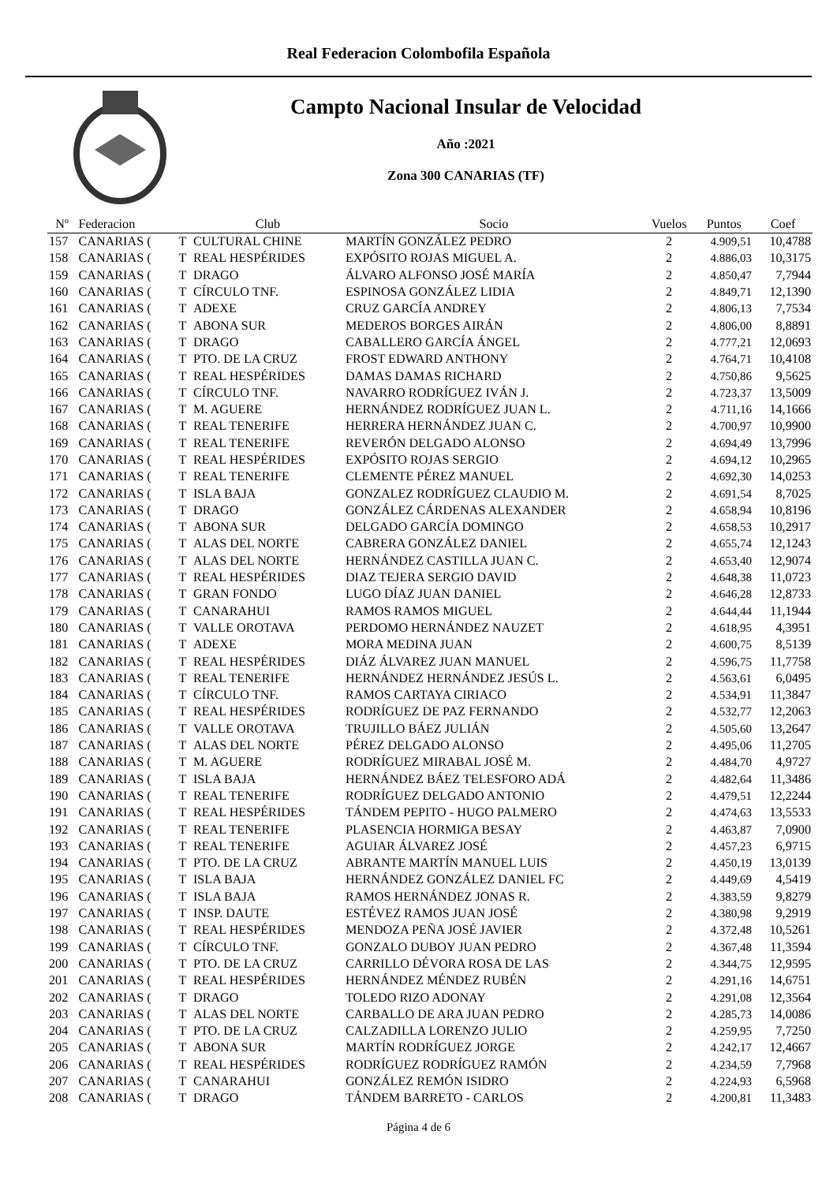Real Federacion Colombofila Española
Campto Nacional Insular de Velocidad
Año :2021
Zona 300 CANARIAS (TF)
| Nº | Federacion | | Club | Socio | Vuelos | Puntos | Coef |
| --- | --- | --- | --- | --- | --- | --- | --- |
| 157 | CANARIAS ( | T | CULTURAL CHINE | MARTÍN GONZÁLEZ PEDRO | 2 | 4.909,51 | 10,4788 |
| 158 | CANARIAS ( | T | REAL HESPÉRIDES | EXPÓSITO ROJAS MIGUEL A. | 2 | 4.886,03 | 10,3175 |
| 159 | CANARIAS ( | T | DRAGO | ÁLVARO ALFONSO JOSÉ MARÍA | 2 | 4.850,47 | 7,7944 |
| 160 | CANARIAS ( | T | CÍRCULO TNF. | ESPINOSA GONZÁLEZ LIDIA | 2 | 4.849,71 | 12,1390 |
| 161 | CANARIAS ( | T | ADEXE | CRUZ GARCÍA ANDREY | 2 | 4.806,13 | 7,7534 |
| 162 | CANARIAS ( | T | ABONA SUR | MEDEROS BORGES AIRÁN | 2 | 4.806,00 | 8,8891 |
| 163 | CANARIAS ( | T | DRAGO | CABALLERO GARCÍA ÁNGEL | 2 | 4.777,21 | 12,0693 |
| 164 | CANARIAS ( | T | PTO. DE LA CRUZ | FROST EDWARD ANTHONY | 2 | 4.764,71 | 10,4108 |
| 165 | CANARIAS ( | T | REAL HESPÉRIDES | DAMAS DAMAS RICHARD | 2 | 4.750,86 | 9,5625 |
| 166 | CANARIAS ( | T | CÍRCULO TNF. | NAVARRO RODRÍGUEZ IVÁN J. | 2 | 4.723,37 | 13,5009 |
| 167 | CANARIAS ( | T | M. AGUERE | HERNÁNDEZ RODRÍGUEZ JUAN L. | 2 | 4.711,16 | 14,1666 |
| 168 | CANARIAS ( | T | REAL TENERIFE | HERRERA HERNÁNDEZ JUAN C. | 2 | 4.700,97 | 10,9900 |
| 169 | CANARIAS ( | T | REAL TENERIFE | REVERÓN DELGADO ALONSO | 2 | 4.694,49 | 13,7996 |
| 170 | CANARIAS ( | T | REAL HESPÉRIDES | EXPÓSITO ROJAS SERGIO | 2 | 4.694,12 | 10,2965 |
| 171 | CANARIAS ( | T | REAL TENERIFE | CLEMENTE PÉREZ MANUEL | 2 | 4.692,30 | 14,0253 |
| 172 | CANARIAS ( | T | ISLA BAJA | GONZALEZ RODRÍGUEZ CLAUDIO M. | 2 | 4.691,54 | 8,7025 |
| 173 | CANARIAS ( | T | DRAGO | GONZÁLEZ CÁRDENAS ALEXANDER | 2 | 4.658,94 | 10,8196 |
| 174 | CANARIAS ( | T | ABONA SUR | DELGADO GARCÍA DOMINGO | 2 | 4.658,53 | 10,2917 |
| 175 | CANARIAS ( | T | ALAS DEL NORTE | CABRERA GONZÁLEZ DANIEL | 2 | 4.655,74 | 12,1243 |
| 176 | CANARIAS ( | T | ALAS DEL NORTE | HERNÁNDEZ CASTILLA JUAN C. | 2 | 4.653,40 | 12,9074 |
| 177 | CANARIAS ( | T | REAL HESPÉRIDES | DIAZ TEJERA SERGIO DAVID | 2 | 4.648,38 | 11,0723 |
| 178 | CANARIAS ( | T | GRAN FONDO | LUGO DÍAZ JUAN DANIEL | 2 | 4.646,28 | 12,8733 |
| 179 | CANARIAS ( | T | CANARAHUI | RAMOS RAMOS MIGUEL | 2 | 4.644,44 | 11,1944 |
| 180 | CANARIAS ( | T | VALLE OROTAVA | PERDOMO HERNÁNDEZ NAUZET | 2 | 4.618,95 | 4,3951 |
| 181 | CANARIAS ( | T | ADEXE | MORA MEDINA JUAN | 2 | 4.600,75 | 8,5139 |
| 182 | CANARIAS ( | T | REAL HESPÉRIDES | DIÁZ ÁLVAREZ JUAN MANUEL | 2 | 4.596,75 | 11,7758 |
| 183 | CANARIAS ( | T | REAL TENERIFE | HERNÁNDEZ HERNÁNDEZ JESÚS L. | 2 | 4.563,61 | 6,0495 |
| 184 | CANARIAS ( | T | CÍRCULO TNF. | RAMOS CARTAYA CIRIACO | 2 | 4.534,91 | 11,3847 |
| 185 | CANARIAS ( | T | REAL HESPÉRIDES | RODRÍGUEZ DE PAZ FERNANDO | 2 | 4.532,77 | 12,2063 |
| 186 | CANARIAS ( | T | VALLE OROTAVA | TRUJILLO BÁEZ JULIÁN | 2 | 4.505,60 | 13,2647 |
| 187 | CANARIAS ( | T | ALAS DEL NORTE | PÉREZ DELGADO ALONSO | 2 | 4.495,06 | 11,2705 |
| 188 | CANARIAS ( | T | M. AGUERE | RODRÍGUEZ MIRABAL JOSÉ M. | 2 | 4.484,70 | 4,9727 |
| 189 | CANARIAS ( | T | ISLA BAJA | HERNÁNDEZ BÁEZ TELESFORO ADÁ | 2 | 4.482,64 | 11,3486 |
| 190 | CANARIAS ( | T | REAL TENERIFE | RODRÍGUEZ DELGADO ANTONIO | 2 | 4.479,51 | 12,2244 |
| 191 | CANARIAS ( | T | REAL HESPÉRIDES | TÁNDEM PEPITO - HUGO PALMERO | 2 | 4.474,63 | 13,5533 |
| 192 | CANARIAS ( | T | REAL TENERIFE | PLASENCIA HORMIGA BESAY | 2 | 4.463,87 | 7,0900 |
| 193 | CANARIAS ( | T | REAL TENERIFE | AGUIAR ÁLVAREZ JOSÉ | 2 | 4.457,23 | 6,9715 |
| 194 | CANARIAS ( | T | PTO. DE LA CRUZ | ABRANTE MARTÍN MANUEL LUIS | 2 | 4.450,19 | 13,0139 |
| 195 | CANARIAS ( | T | ISLA BAJA | HERNÁNDEZ GONZÁLEZ DANIEL FC | 2 | 4.449,69 | 4,5419 |
| 196 | CANARIAS ( | T | ISLA BAJA | RAMOS HERNÁNDEZ JONAS R. | 2 | 4.383,59 | 9,8279 |
| 197 | CANARIAS ( | T | INSP. DAUTE | ESTÉVEZ RAMOS JUAN JOSÉ | 2 | 4.380,98 | 9,2919 |
| 198 | CANARIAS ( | T | REAL HESPÉRIDES | MENDOZA PEÑA JOSÉ JAVIER | 2 | 4.372,48 | 10,5261 |
| 199 | CANARIAS ( | T | CÍRCULO TNF. | GONZALO DUBOY JUAN PEDRO | 2 | 4.367,48 | 11,3594 |
| 200 | CANARIAS ( | T | PTO. DE LA CRUZ | CARRILLO DÉVORA ROSA DE LAS | 2 | 4.344,75 | 12,9595 |
| 201 | CANARIAS ( | T | REAL HESPÉRIDES | HERNÁNDEZ MÉNDEZ RUBÉN | 2 | 4.291,16 | 14,6751 |
| 202 | CANARIAS ( | T | DRAGO | TOLEDO RIZO ADONAY | 2 | 4.291,08 | 12,3564 |
| 203 | CANARIAS ( | T | ALAS DEL NORTE | CARBALLO DE ARA JUAN PEDRO | 2 | 4.285,73 | 14,0086 |
| 204 | CANARIAS ( | T | PTO. DE LA CRUZ | CALZADILLA LORENZO JULIO | 2 | 4.259,95 | 7,7250 |
| 205 | CANARIAS ( | T | ABONA SUR | MARTÍN RODRÍGUEZ JORGE | 2 | 4.242,17 | 12,4667 |
| 206 | CANARIAS ( | T | REAL HESPÉRIDES | RODRÍGUEZ RODRÍGUEZ RAMÓN | 2 | 4.234,59 | 7,7968 |
| 207 | CANARIAS ( | T | CANARAHUI | GONZÁLEZ REMÓN ISIDRO | 2 | 4.224,93 | 6,5968 |
| 208 | CANARIAS ( | T | DRAGO | TÁNDEM BARRETO - CARLOS | 2 | 4.200,81 | 11,3483 |
Página 4 de 6